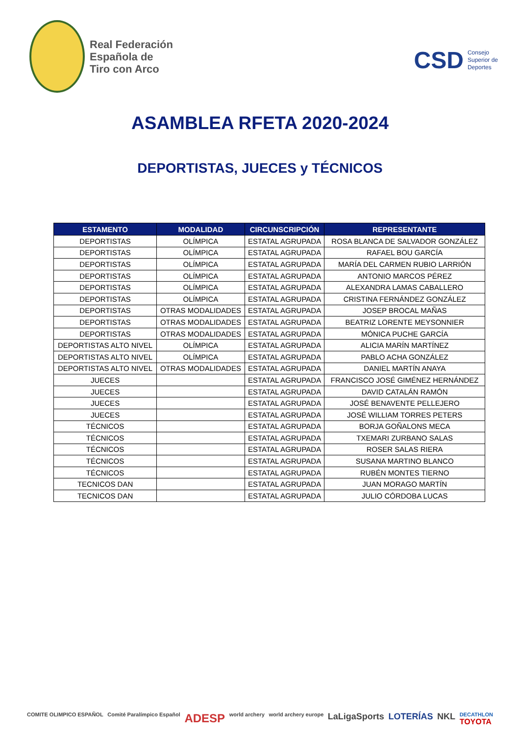Real Federación
Española de
Tiro con Arco
CSD Consejo
Superior de
Deportes
ASAMBLEA RFETA 2020-2024
DEPORTISTAS, JUECES y TÉCNICOS
| ESTAMENTO | MODALIDAD | CIRCUNSCRIPCIÓN | REPRESENTANTE |
| --- | --- | --- | --- |
| DEPORTISTAS | OLÍMPICA | ESTATAL AGRUPADA | ROSA BLANCA DE SALVADOR GONZÁLEZ |
| DEPORTISTAS | OLÍMPICA | ESTATAL AGRUPADA | RAFAEL BOU GARCÍA |
| DEPORTISTAS | OLÍMPICA | ESTATAL AGRUPADA | MARÍA DEL CARMEN RUBIO LARRIÓN |
| DEPORTISTAS | OLÍMPICA | ESTATAL AGRUPADA | ANTONIO MARCOS PÉREZ |
| DEPORTISTAS | OLÍMPICA | ESTATAL AGRUPADA | ALEXANDRA LAMAS CABALLERO |
| DEPORTISTAS | OLÍMPICA | ESTATAL AGRUPADA | CRISTINA FERNÁNDEZ GONZÁLEZ |
| DEPORTISTAS | OTRAS MODALIDADES | ESTATAL AGRUPADA | JOSEP BROCAL MAÑAS |
| DEPORTISTAS | OTRAS MODALIDADES | ESTATAL AGRUPADA | BEATRIZ LORENTE MEYSONNIER |
| DEPORTISTAS | OTRAS MODALIDADES | ESTATAL AGRUPADA | MÓNICA PUCHE GARCÍA |
| DEPORTISTAS ALTO NIVEL | OLÍMPICA | ESTATAL AGRUPADA | ALICIA MARÍN MARTÍNEZ |
| DEPORTISTAS ALTO NIVEL | OLÍMPICA | ESTATAL AGRUPADA | PABLO ACHA GONZÁLEZ |
| DEPORTISTAS ALTO NIVEL | OTRAS MODALIDADES | ESTATAL AGRUPADA | DANIEL MARTÍN ANAYA |
| JUECES | | ESTATAL AGRUPADA | FRANCISCO JOSÉ GIMÉNEZ HERNÁNDEZ |
| JUECES | | ESTATAL AGRUPADA | DAVID CATALÁN RAMÓN |
| JUECES | | ESTATAL AGRUPADA | JOSÉ BENAVENTE PELLEJERO |
| JUECES | | ESTATAL AGRUPADA | JOSÉ WILLIAM TORRES PETERS |
| TÉCNICOS | | ESTATAL AGRUPADA | BORJA GOÑALONS MECA |
| TÉCNICOS | | ESTATAL AGRUPADA | TXEMARI ZURBANO SALAS |
| TÉCNICOS | | ESTATAL AGRUPADA | ROSER SALAS RIERA |
| TÉCNICOS | | ESTATAL AGRUPADA | SUSANA MARTINO BLANCO |
| TÉCNICOS | | ESTATAL AGRUPADA | RUBÉN MONTES TIERNO |
| TECNICOS DAN | | ESTATAL AGRUPADA | JUAN MORAGO MARTÍN |
| TECNICOS DAN | | ESTATAL AGRUPADA | JULIO CÓRDOBA LUCAS |
COMITE OLIMPICO ESPAÑOL Comité Paralímpico Español ADESP world archery world archery europe LaLigaSports LOTERÍAS NKL DECATHLON
TOYOTA